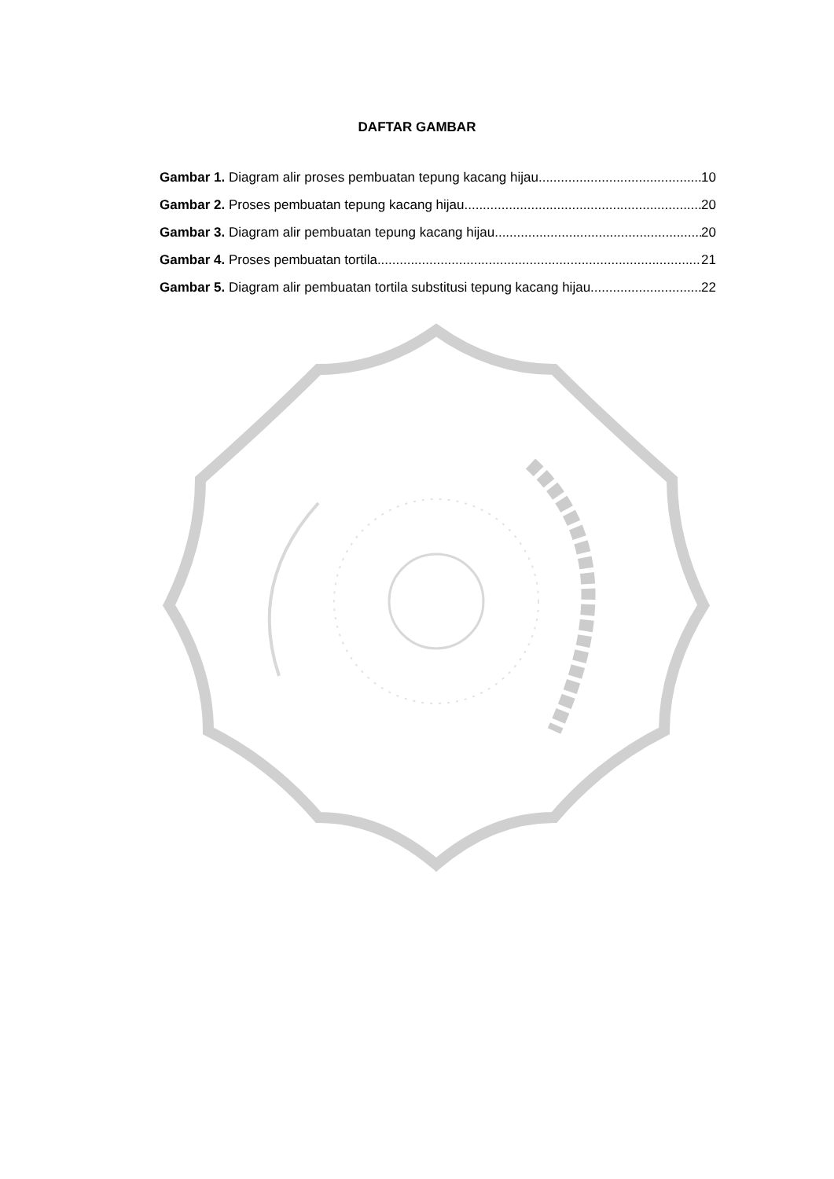DAFTAR GAMBAR
Gambar 1. Diagram alir proses pembuatan tepung kacang hijau 10
Gambar 2. Proses pembuatan tepung kacang hijau 20
Gambar 3. Diagram alir pembuatan tepung kacang hijau 20
Gambar 4. Proses pembuatan tortila 21
Gambar 5. Diagram alir pembuatan tortila substitusi tepung kacang hijau 22